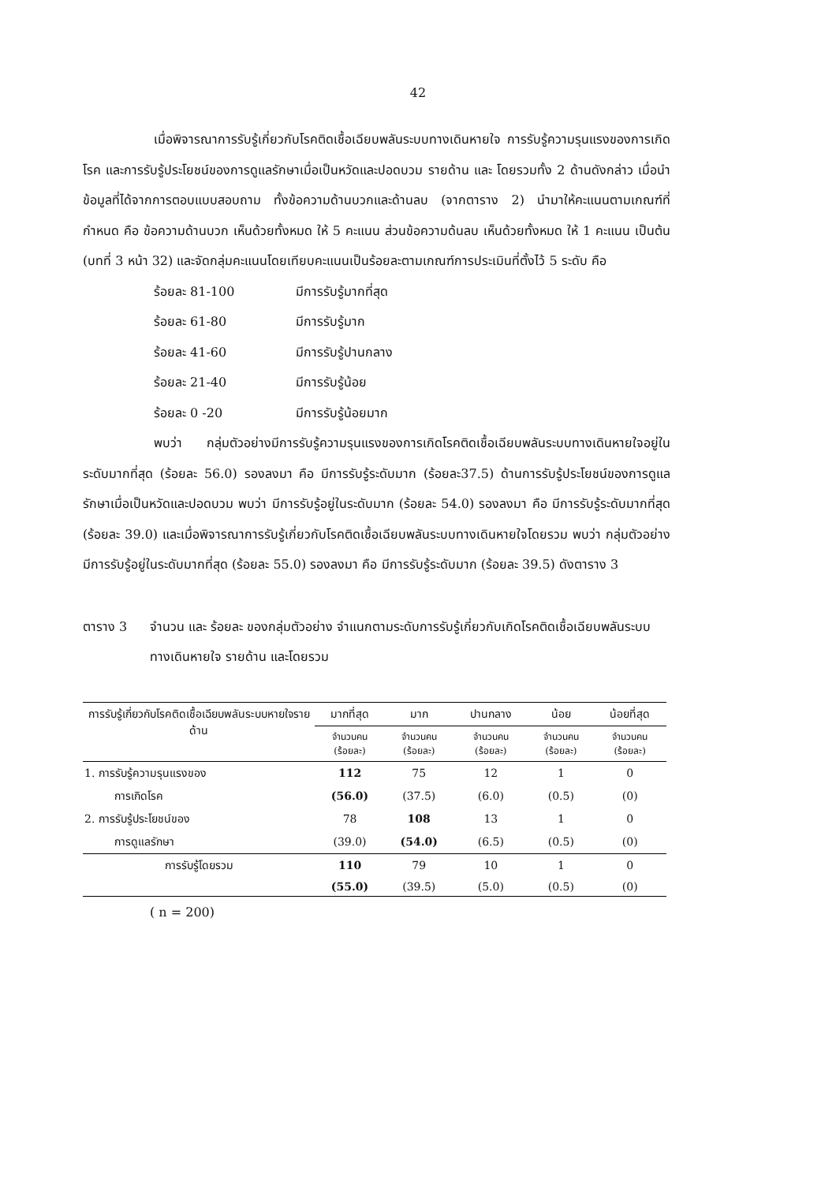42
เมื่อพิจารณาการรับรู้เกี่ยวกับโรคติดเชื้อเฉียบพลันระบบทางเดินหายใจ การรับรู้ความรุนแรงของการเกิดโรค และการรับรู้ประโยชน์ของการดูแลรักษาเมื่อเป็นหวัดและปอดบวม รายด้าน และ โดยรวมทั้ง 2 ด้านดังกล่าว เมื่อนำข้อมูลที่ได้จากการตอบแบบสอบถาม ทั้งข้อความด้านบวกและด้านลบ (จากตาราง 2) นำมาให้คะแนนตามเกณฑ์ที่กำหนด คือ ข้อความด้านบวก เห็นด้วยทั้งหมด ให้ 5 คะแนน ส่วนข้อความด้นลบ เห็นด้วยทั้งหมด ให้ 1 คะแนน เป็นต้น (บทที่ 3 หน้า 32) และจัดกลุ่มคะแนนโดยเทียบคะแนนเป็นร้อยละตามเกณฑ์การประเมินที่ตั้งไว้ 5 ระดับ คือ
ร้อยละ 81-100 มีการรับรู้มากที่สุด
ร้อยละ 61-80 มีการรับรู้มาก
ร้อยละ 41-60 มีการรับรู้ปานกลาง
ร้อยละ 21-40 มีการรับรู้น้อย
ร้อยละ 0 -20 มีการรับรู้น้อยมาก
พบว่า กลุ่มตัวอย่างมีการรับรู้ความรุนแรงของการเกิดโรคติดเชื้อเฉียบพลันระบบทางเดินหายใจอยู่ในระดับมากที่สุด (ร้อยละ 56.0) รองลงมา คือ มีการรับรู้ระดับมาก (ร้อยละ37.5) ด้านการรับรู้ประโยชน์ของการดูแลรักษาเมื่อเป็นหวัดและปอดบวม พบว่า มีการรับรู้อยู่ในระดับมาก (ร้อยละ 54.0) รองลงมา คือ มีการรับรู้ระดับมากที่สุด (ร้อยละ 39.0) และเมื่อพิจารณาการรับรู้เกี่ยวกับโรคติดเชื้อเฉียบพลันระบบทางเดินหายใจโดยรวม พบว่า กลุ่มตัวอย่างมีการรับรู้อยู่ในระดับมากที่สุด (ร้อยละ 55.0) รองลงมา คือ มีการรับรู้ระดับมาก (ร้อยละ 39.5) ดังตาราง 3
ตาราง 3 จำนวน และ ร้อยละ ของกลุ่มตัวอย่าง จำแนกตามระดับการรับรู้เกี่ยวกับเกิดโรคติดเชื้อเฉียบพลันระบบทางเดินหายใจ รายด้าน และโดยรวม
| การรับรู้เกี่ยวกับโรคติดเชื้อเฉียบพลันระบบหายใจรายด้าน | มากที่สุด | มาก | ปานกลาง | น้อย | น้อยที่สุด |
| --- | --- | --- | --- | --- | --- |
| | จำนวนคน (ร้อยละ) | จำนวนคน (ร้อยละ) | จำนวนคน (ร้อยละ) | จำนวนคน (ร้อยละ) | จำนวนคน (ร้อยละ) |
| 1. การรับรู้ความรุนแรงของ | 112 | 75 | 12 | 1 | 0 |
| การเกิดโรค | (56.0) | (37.5) | (6.0) | (0.5) | (0) |
| 2. การรับรู้ประโยชน์ของ | 78 | 108 | 13 | 1 | 0 |
| การดูแลรักษา | (39.0) | (54.0) | (6.5) | (0.5) | (0) |
| การรับรู้โดยรวม | 110 | 79 | 10 | 1 | 0 |
| | (55.0) | (39.5) | (5.0) | (0.5) | (0) |
( n = 200)